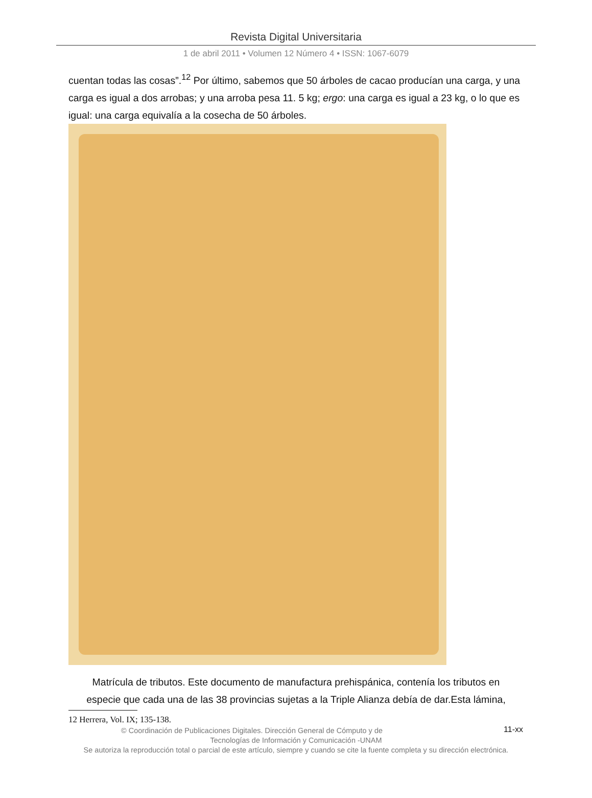Revista Digital Universitaria
1 de abril 2011 • Volumen 12 Número 4 • ISSN: 1067-6079
cuentan todas las cosas”.<sup>12</sup> Por último, sabemos que 50 árboles de cacao producían una carga, y una carga es igual a dos arrobas; y una arroba pesa 11. 5 kg; ergo: una carga es igual a 23 kg, o lo que es igual: una carga equivalía a la cosecha de 50 árboles.
Matrícula de tributos. Este documento de manufactura prehispánica, contenía los tributos en especie que cada una de las 38 provincias sujetas a la Triple Alianza debía de dar.Esta lámina,
12 Herrera, Vol. IX; 135-138.
11-xx
© Coordinación de Publicaciones Digitales. Dirección General de Cómputo y de
Tecnologías de Información y Comunicación -UNAM
Se autoriza la reproducción total o parcial de este artículo, siempre y cuando se cite la fuente completa y su dirección electrónica.